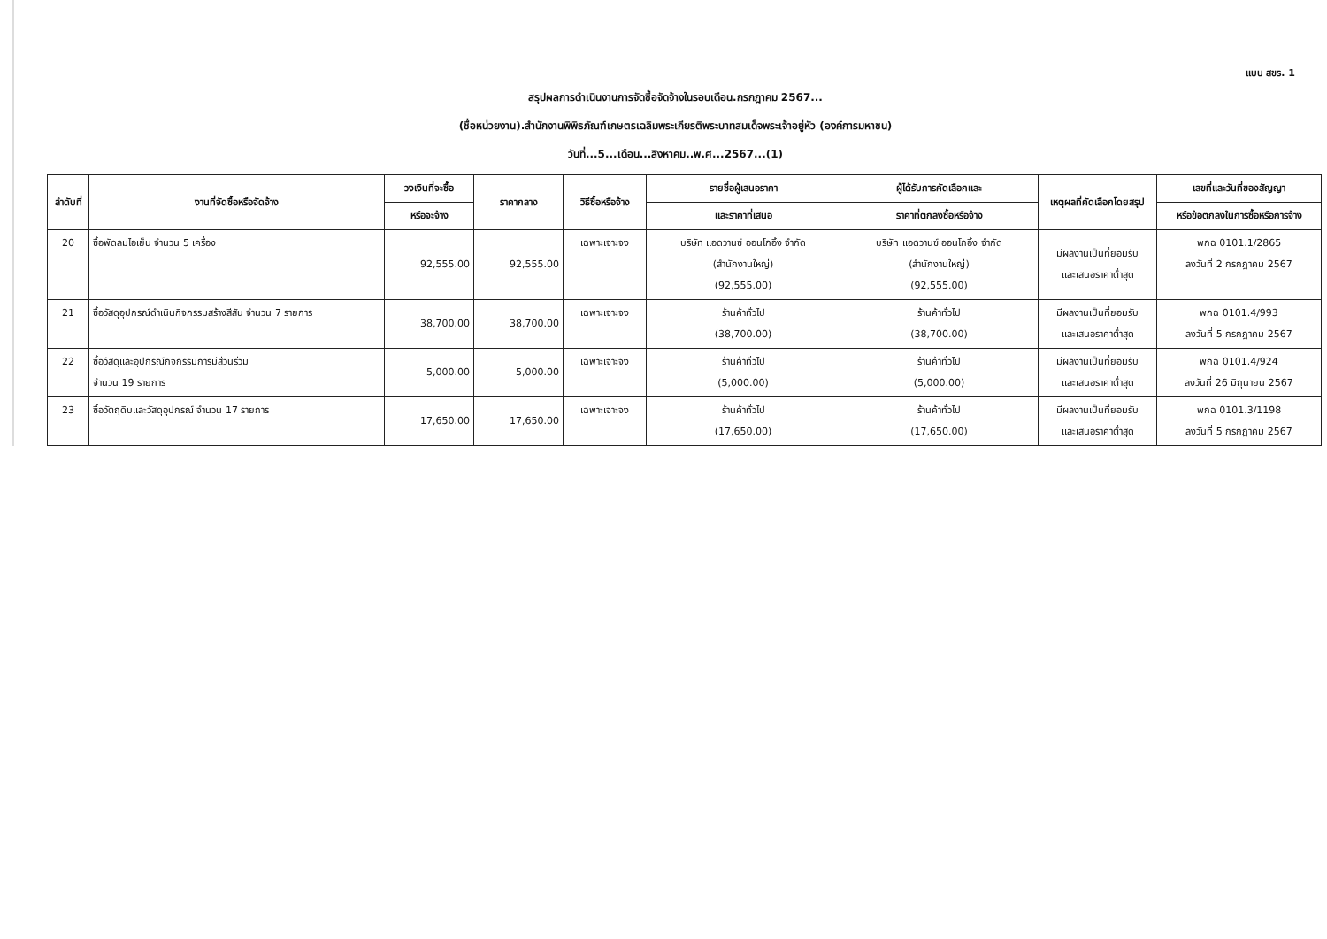แบบ สขร. 1
สรุปผลการดำเนินงานการจัดซื้อจัดจ้างในรอบเดือน.กรกฎาคม 2567...
(ชื่อหน่วยงาน).สำนักงานพิพิธภัณฑ์เกษตรเฉลิมพระเกียรติพระบาทสมเด็จพระเจ้าอยู่หัว (องค์การมหาชน)
วันที่...5...เดือน...สิงหาคม..พ.ศ...2567...(1)
| ลำดับที่ | งานที่จัดซื้อหรือจัดจ้าง | วงเงินที่จะซื้อ | ราคากลาง | วิธีซื้อหรือจ้าง | รายชื่อผู้เสนอราคา | ผู้ได้รับการคัดเลือกและ | เหตุผลที่คัดเลือกโดยสรุป | เลขที่และวันที่ของสัญญา |
| --- | --- | --- | --- | --- | --- | --- | --- | --- |
| | | หรือจะจ้าง | | | และราคาที่เสนอ | ราคาที่ตกลงซื้อหรือจ้าง | | หรือข้อตกลงในการซื้อหรือการจ้าง |
| 20 | ซื้อพัดลมไอเย็น จำนวน 5 เครื่อง | 92,555.00 | 92,555.00 | เฉพาะเจาะจง | บริษัท แอดวานซ์ ออนโกอิ้ง จำกัด (สำนักงานใหญ่) (92,555.00) | บริษัท แอดวานซ์ ออนโกอิ้ง จำกัด (สำนักงานใหญ่) (92,555.00) | มีผลงานเป็นที่ยอมรับ และเสนอราคาต่ำสุด | พกฉ 0101.1/2865 ลงวันที่ 2 กรกฎาคม 2567 |
| 21 | ซื้อวัสดุอุปกรณ์ดำเนินกิจกรรมสร้างสีสัน จำนวน 7 รายการ | 38,700.00 | 38,700.00 | เฉพาะเจาะจง | ร้านค้าทั่วไป (38,700.00) | ร้านค้าทั่วไป (38,700.00) | มีผลงานเป็นที่ยอมรับ และเสนอราคาต่ำสุด | พกฉ 0101.4/993 ลงวันที่ 5 กรกฎาคม 2567 |
| 22 | ซื้อวัสดุและอุปกรณ์กิจกรรมการมีส่วนร่วม จำนวน 19 รายการ | 5,000.00 | 5,000.00 | เฉพาะเจาะจง | ร้านค้าทั่วไป (5,000.00) | ร้านค้าทั่วไป (5,000.00) | มีผลงานเป็นที่ยอมรับ และเสนอราคาต่ำสุด | พกฉ 0101.4/924 ลงวันที่ 26 มิถุนายน 2567 |
| 23 | ซื้อวัตถุดิบและวัสดุอุปกรณ์ จำนวน 17 รายการ | 17,650.00 | 17,650.00 | เฉพาะเจาะจง | ร้านค้าทั่วไป (17,650.00) | ร้านค้าทั่วไป (17,650.00) | มีผลงานเป็นที่ยอมรับ และเสนอราคาต่ำสุด | พกฉ 0101.3/1198 ลงวันที่ 5 กรกฎาคม 2567 |